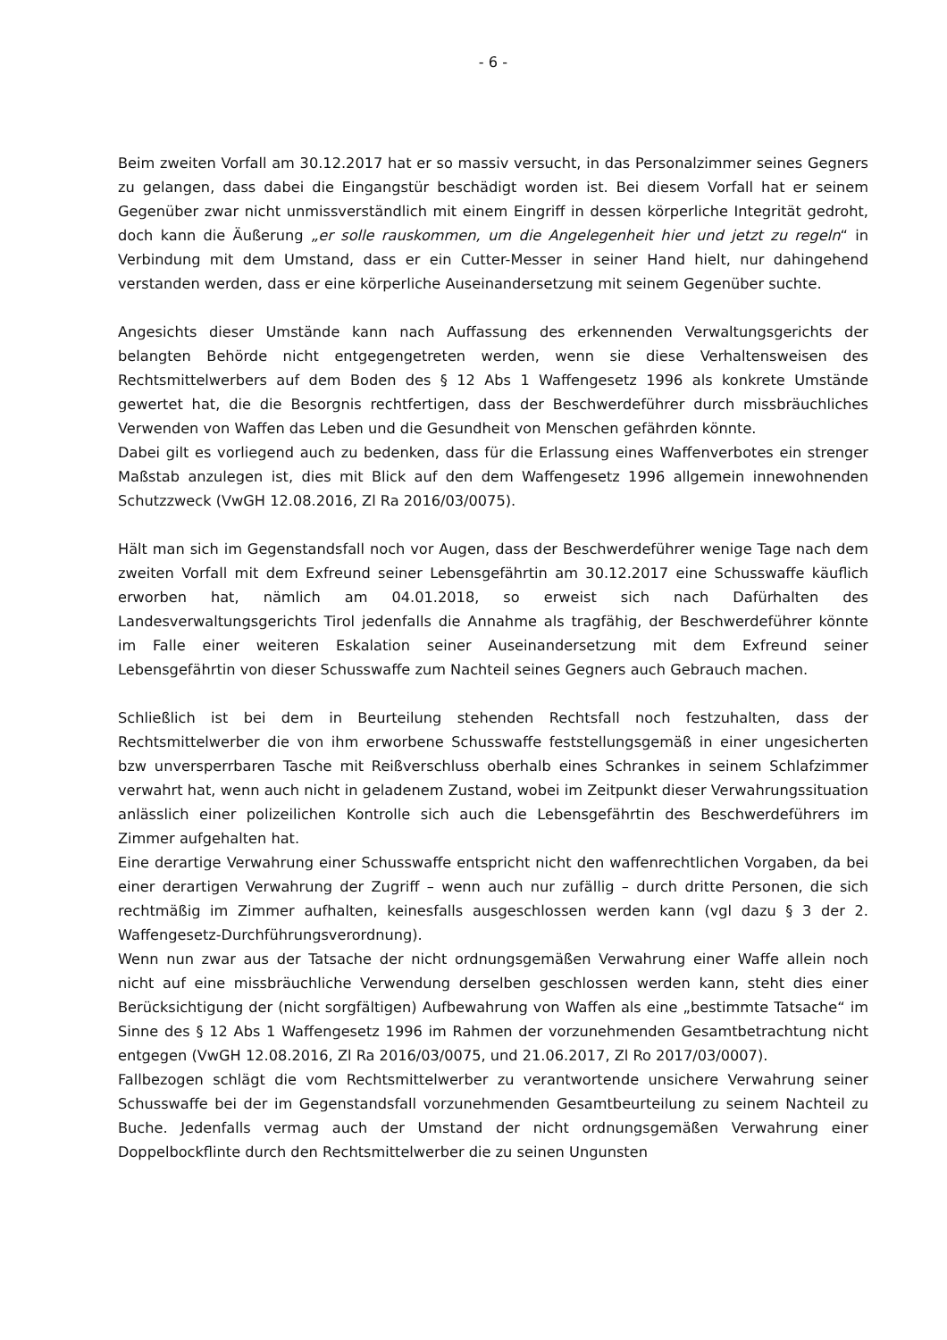- 6 -
Beim zweiten Vorfall am 30.12.2017 hat er so massiv versucht, in das Personalzimmer seines Gegners zu gelangen, dass dabei die Eingangstür beschädigt worden ist. Bei diesem Vorfall hat er seinem Gegenüber zwar nicht unmissverständlich mit einem Eingriff in dessen körperliche Integrität gedroht, doch kann die Äußerung „er solle rauskommen, um die Angelegenheit hier und jetzt zu regeln“ in Verbindung mit dem Umstand, dass er ein Cutter-Messer in seiner Hand hielt, nur dahingehend verstanden werden, dass er eine körperliche Auseinandersetzung mit seinem Gegenüber suchte.
Angesichts dieser Umstände kann nach Auffassung des erkennenden Verwaltungsgerichts der belangten Behörde nicht entgegengetreten werden, wenn sie diese Verhaltensweisen des Rechtsmittelwerbers auf dem Boden des § 12 Abs 1 Waffengesetz 1996 als konkrete Umstände gewertet hat, die die Besorgnis rechtfertigen, dass der Beschwerdeführer durch missbräuchliches Verwenden von Waffen das Leben und die Gesundheit von Menschen gefährden könnte.
Dabei gilt es vorliegend auch zu bedenken, dass für die Erlassung eines Waffenverbotes ein strenger Maßstab anzulegen ist, dies mit Blick auf den dem Waffengesetz 1996 allgemein innewohnenden Schutzzweck (VwGH 12.08.2016, Zl Ra 2016/03/0075).
Hält man sich im Gegenstandsfall noch vor Augen, dass der Beschwerdeführer wenige Tage nach dem zweiten Vorfall mit dem Exfreund seiner Lebensgefährtin am 30.12.2017 eine Schusswaffe käuflich erworben hat, nämlich am 04.01.2018, so erweist sich nach Dafürhalten des Landesverwaltungsgerichts Tirol jedenfalls die Annahme als tragfähig, der Beschwerdeführer könnte im Falle einer weiteren Eskalation seiner Auseinandersetzung mit dem Exfreund seiner Lebensgefährtin von dieser Schusswaffe zum Nachteil seines Gegners auch Gebrauch machen.
Schließlich ist bei dem in Beurteilung stehenden Rechtsfall noch festzuhalten, dass der Rechtsmittelwerber die von ihm erworbene Schusswaffe feststellungsgemäß in einer ungesicherten bzw unversperrbaren Tasche mit Reißverschluss oberhalb eines Schrankes in seinem Schlafzimmer verwahrt hat, wenn auch nicht in geladenem Zustand, wobei im Zeitpunkt dieser Verwahrungssituation anlässlich einer polizeilichen Kontrolle sich auch die Lebensgefährtin des Beschwerdeführers im Zimmer aufgehalten hat.
Eine derartige Verwahrung einer Schusswaffe entspricht nicht den waffenrechtlichen Vorgaben, da bei einer derartigen Verwahrung der Zugriff – wenn auch nur zufällig – durch dritte Personen, die sich rechtmäßig im Zimmer aufhalten, keinesfalls ausgeschlossen werden kann (vgl dazu § 3 der 2. Waffengesetz-Durchführungsverordnung).
Wenn nun zwar aus der Tatsache der nicht ordnungsgemäßen Verwahrung einer Waffe allein noch nicht auf eine missbräuchliche Verwendung derselben geschlossen werden kann, steht dies einer Berücksichtigung der (nicht sorgfältigen) Aufbewahrung von Waffen als eine „bestimmte Tatsache“ im Sinne des § 12 Abs 1 Waffengesetz 1996 im Rahmen der vorzunehmenden Gesamtbetrachtung nicht entgegen (VwGH 12.08.2016, Zl Ra 2016/03/0075, und 21.06.2017, Zl Ro 2017/03/0007).
Fallbezogen schlägt die vom Rechtsmittelwerber zu verantwortende unsichere Verwahrung seiner Schusswaffe bei der im Gegenstandsfall vorzunehmenden Gesamtbeurteilung zu seinem Nachteil zu Buche. Jedenfalls vermag auch der Umstand der nicht ordnungsgemäßen Verwahrung einer Doppelbockflinte durch den Rechtsmittelwerber die zu seinen Ungunsten